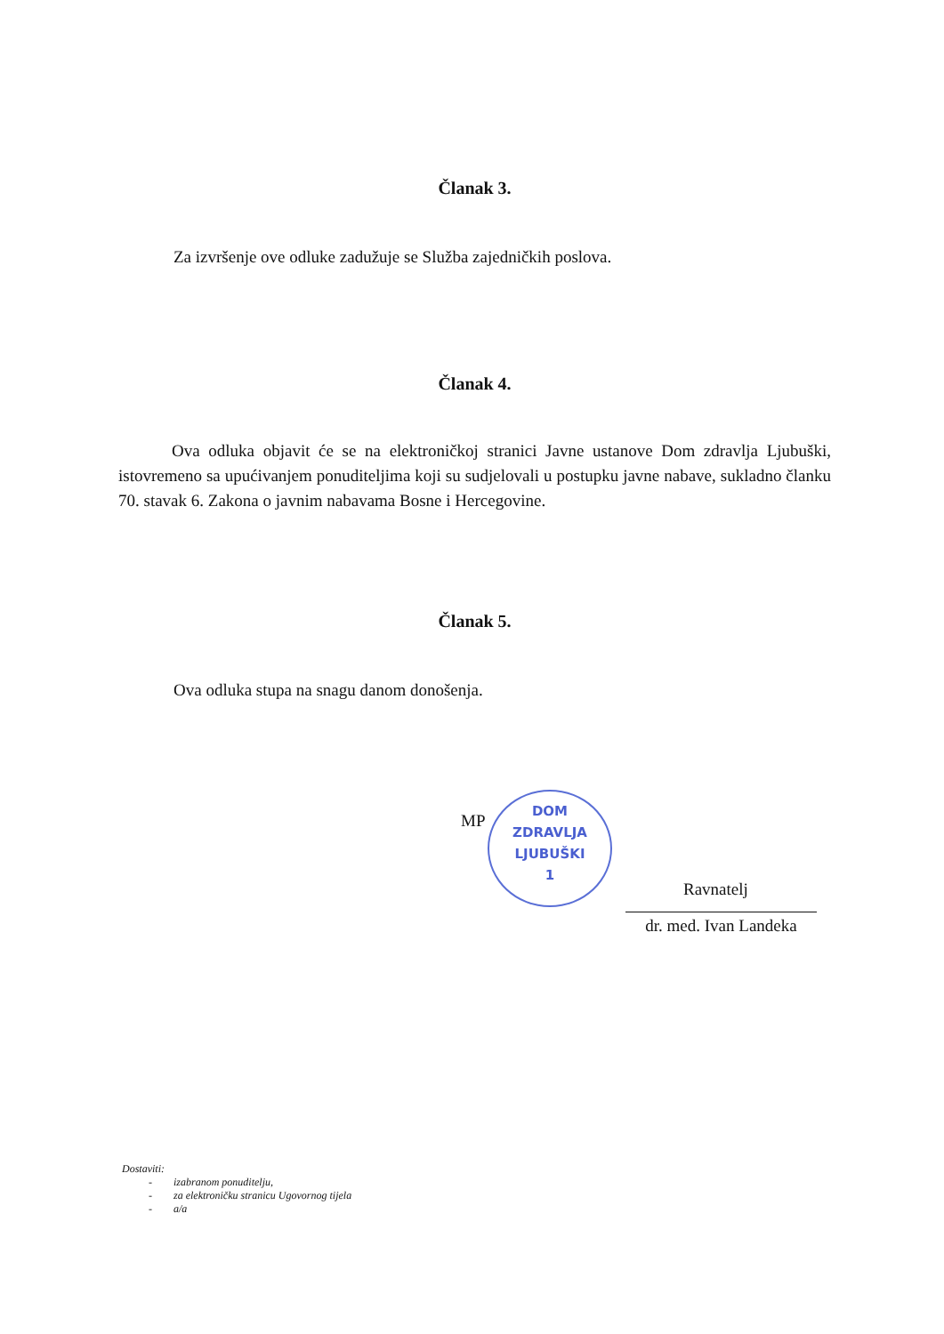Članak 3.
Za izvršenje ove odluke zadužuje se Služba zajedničkih poslova.
Članak 4.
Ova odluka objavit će se na elektroničkoj stranici Javne ustanove Dom zdravlja Ljubuški, istovremeno sa upućivanjem ponuditeljima koji su sudjelovali u postupku javne nabave, sukladno članku 70. stavak 6. Zakona o javnim nabavama Bosne i Hercegovine.
Članak 5.
Ova odluka stupa na snagu danom donošenja.
MP
DOM
ZDRAVLJA
LJUBUŠKI
1
Ravnatelj
dr. med. Ivan Landeka
Dostaviti:
- izabranom ponuditelju,
- za elektroničku stranicu Ugovornog tijela
- a/a